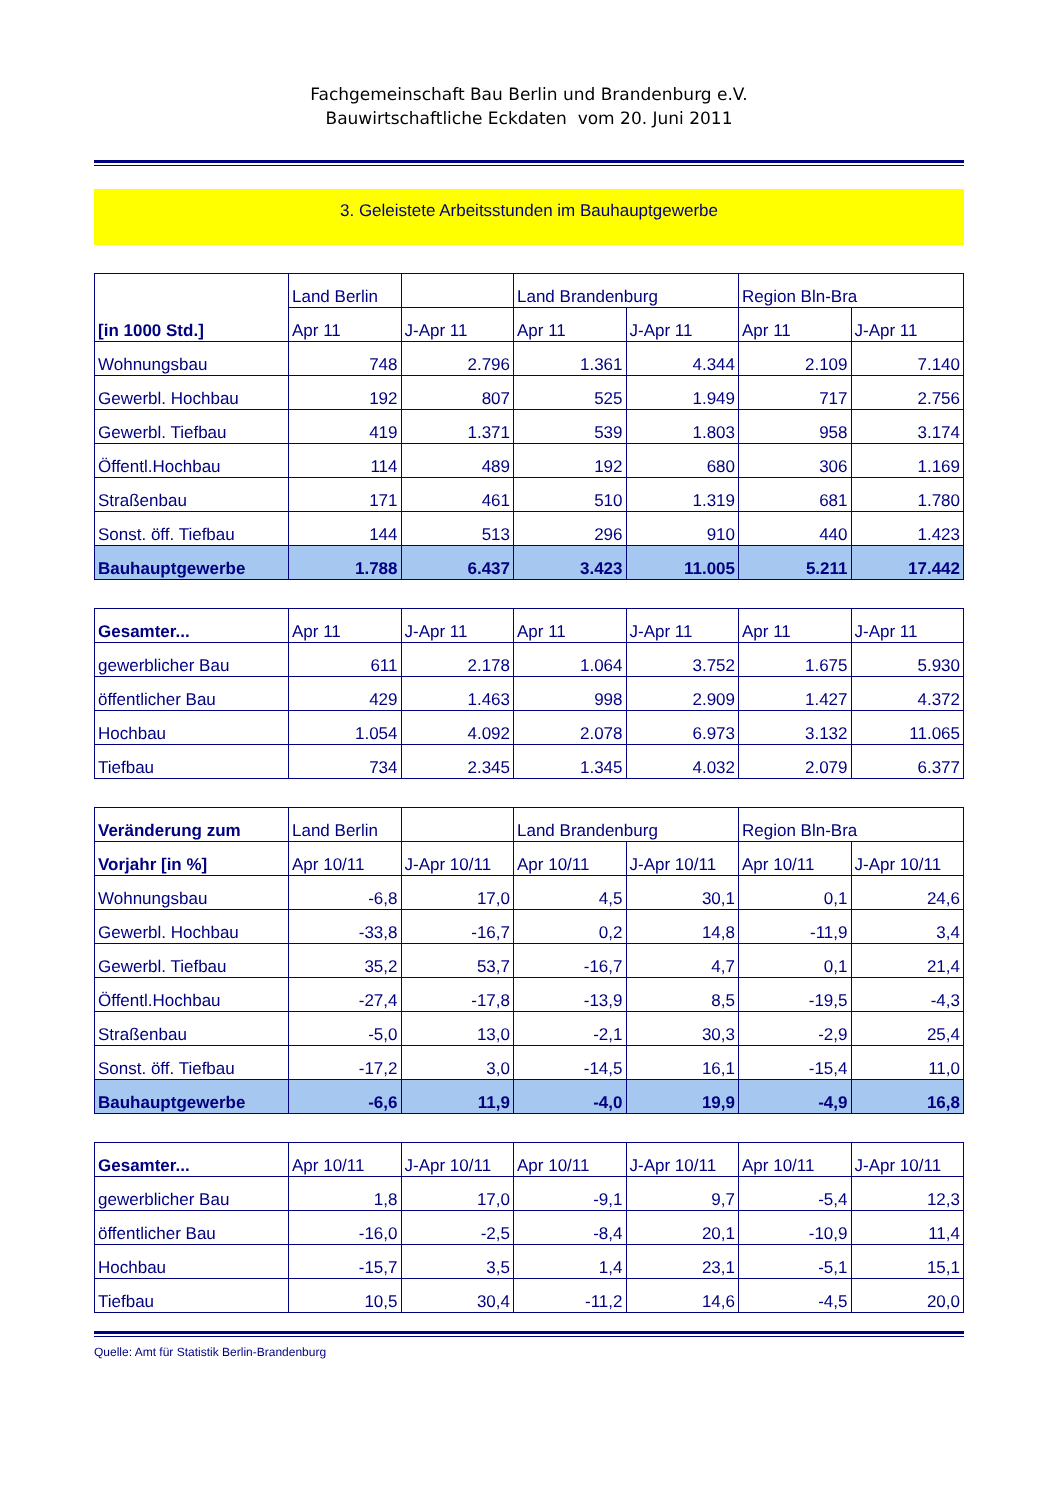Fachgemeinschaft Bau Berlin und Brandenburg e.V.
Bauwirtschaftliche Eckdaten vom 20. Juni 2011
3. Geleistete Arbeitsstunden im Bauhauptgewerbe
| [in 1000 Std.] | Land Berlin | | Land Brandenburg | | Region Bln-Bra | |
| --- | --- | --- | --- | --- | --- | --- |
| | Apr 11 | J-Apr 11 | Apr 11 | J-Apr 11 | Apr 11 | J-Apr 11 |
| Wohnungsbau | 748 | 2.796 | 1.361 | 4.344 | 2.109 | 7.140 |
| Gewerbl. Hochbau | 192 | 807 | 525 | 1.949 | 717 | 2.756 |
| Gewerbl. Tiefbau | 419 | 1.371 | 539 | 1.803 | 958 | 3.174 |
| Öffentl.Hochbau | 114 | 489 | 192 | 680 | 306 | 1.169 |
| Straßenbau | 171 | 461 | 510 | 1.319 | 681 | 1.780 |
| Sonst. öff. Tiefbau | 144 | 513 | 296 | 910 | 440 | 1.423 |
| Bauhauptgewerbe | 1.788 | 6.437 | 3.423 | 11.005 | 5.211 | 17.442 |
| Gesamter... | Apr 11 | J-Apr 11 | Apr 11 | J-Apr 11 | Apr 11 | J-Apr 11 |
| --- | --- | --- | --- | --- | --- | --- |
| gewerblicher Bau | 611 | 2.178 | 1.064 | 3.752 | 1.675 | 5.930 |
| öffentlicher Bau | 429 | 1.463 | 998 | 2.909 | 1.427 | 4.372 |
| Hochbau | 1.054 | 4.092 | 2.078 | 6.973 | 3.132 | 11.065 |
| Tiefbau | 734 | 2.345 | 1.345 | 4.032 | 2.079 | 6.377 |
| Veränderung zum | Land Berlin | | Land Brandenburg | | Region Bln-Bra | |
| --- | --- | --- | --- | --- | --- | --- |
| Vorjahr [in %] | Apr 10/11 | J-Apr 10/11 | Apr 10/11 | J-Apr 10/11 | Apr 10/11 | J-Apr 10/11 |
| Wohnungsbau | -6,8 | 17,0 | 4,5 | 30,1 | 0,1 | 24,6 |
| Gewerbl. Hochbau | -33,8 | -16,7 | 0,2 | 14,8 | -11,9 | 3,4 |
| Gewerbl. Tiefbau | 35,2 | 53,7 | -16,7 | 4,7 | 0,1 | 21,4 |
| Öffentl.Hochbau | -27,4 | -17,8 | -13,9 | 8,5 | -19,5 | -4,3 |
| Straßenbau | -5,0 | 13,0 | -2,1 | 30,3 | -2,9 | 25,4 |
| Sonst. öff. Tiefbau | -17,2 | 3,0 | -14,5 | 16,1 | -15,4 | 11,0 |
| Bauhauptgewerbe | -6,6 | 11,9 | -4,0 | 19,9 | -4,9 | 16,8 |
| Gesamter... | Apr 10/11 | J-Apr 10/11 | Apr 10/11 | J-Apr 10/11 | Apr 10/11 | J-Apr 10/11 |
| --- | --- | --- | --- | --- | --- | --- |
| gewerblicher Bau | 1,8 | 17,0 | -9,1 | 9,7 | -5,4 | 12,3 |
| öffentlicher Bau | -16,0 | -2,5 | -8,4 | 20,1 | -10,9 | 11,4 |
| Hochbau | -15,7 | 3,5 | 1,4 | 23,1 | -5,1 | 15,1 |
| Tiefbau | 10,5 | 30,4 | -11,2 | 14,6 | -4,5 | 20,0 |
Quelle: Amt für Statistik Berlin-Brandenburg